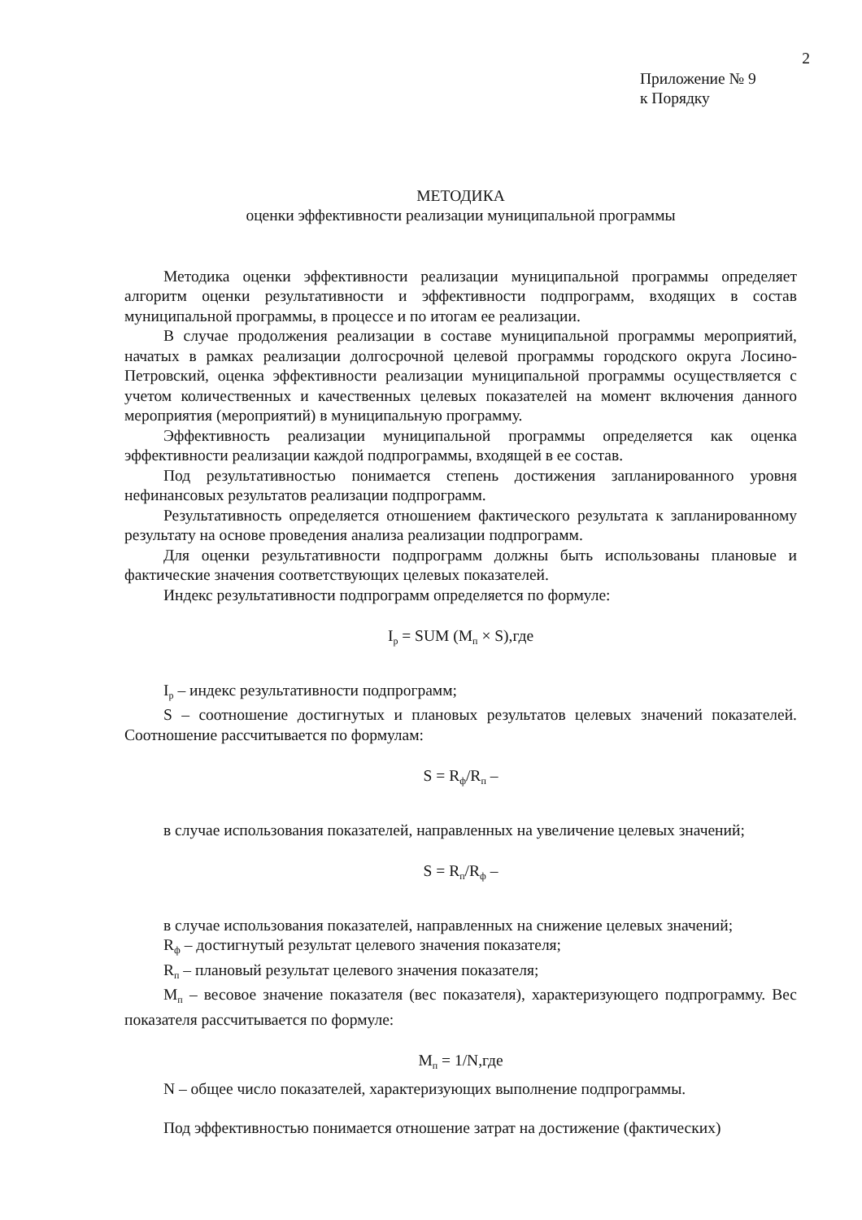2
Приложение № 9
к Порядку
МЕТОДИКА
оценки эффективности реализации муниципальной программы
Методика оценки эффективности реализации муниципальной программы определяет алгоритм оценки результативности и эффективности подпрограмм, входящих в состав муниципальной программы, в процессе и по итогам ее реализации.
В случае продолжения реализации в составе муниципальной программы мероприятий, начатых в рамках реализации долгосрочной целевой программы городского округа Лосино-Петровский, оценка эффективности реализации муниципальной программы осуществляется с учетом количественных и качественных целевых показателей на момент включения данного мероприятия (мероприятий) в муниципальную программу.
Эффективность реализации муниципальной программы определяется как оценка эффективности реализации каждой подпрограммы, входящей в ее состав.
Под результативностью понимается степень достижения запланированного уровня нефинансовых результатов реализации подпрограмм.
Результативность определяется отношением фактического результата к запланированному результату на основе проведения анализа реализации подпрограмм.
Для оценки результативности подпрограмм должны быть использованы плановые и фактические значения соответствующих целевых показателей.
Индекс результативности подпрограмм определяется по формуле:
Iр = SUM (Mп × S),где
Iр – индекс результативности подпрограмм;
S – соотношение достигнутых и плановых результатов целевых значений показателей. Соотношение рассчитывается по формулам:
S = Rф/Rп –
в случае использования показателей, направленных на увеличение целевых значений;
S = Rп/Rф –
в случае использования показателей, направленных на снижение целевых значений;
Rф – достигнутый результат целевого значения показателя;
Rп – плановый результат целевого значения показателя;
Mп – весовое значение показателя (вес показателя), характеризующего подпрограмму. Вес показателя рассчитывается по формуле:
Mп = 1/N,где
N – общее число показателей, характеризующих выполнение подпрограммы.
Под эффективностью понимается отношение затрат на достижение (фактических)